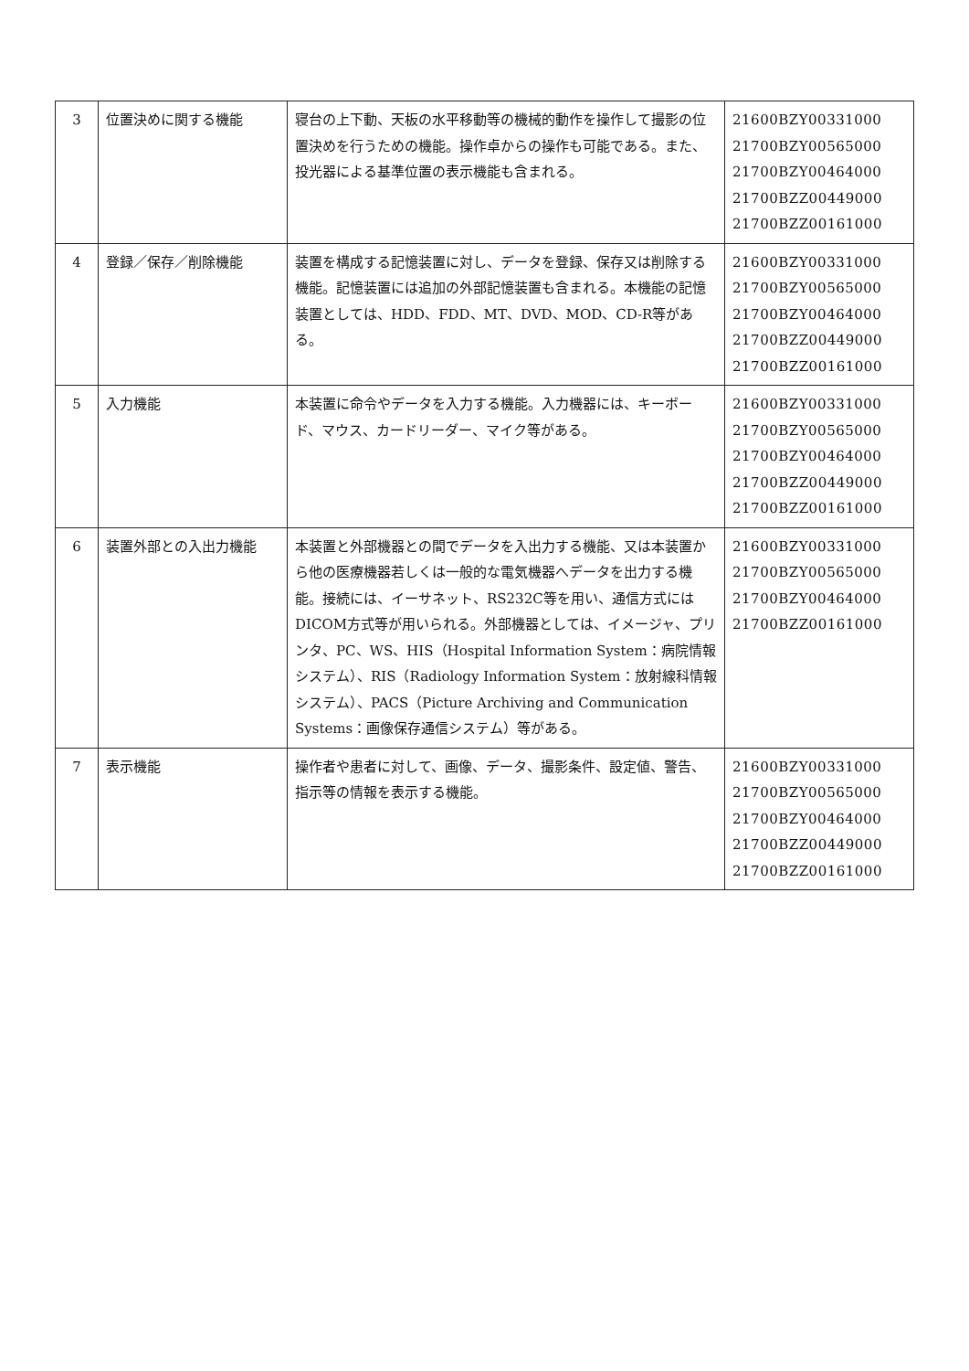| 3 | 位置決めに関する機能 | 寝台の上下動、天板の水平移動等の機械的動作を操作して撮影の位置決めを行うための機能。操作卓からの操作も可能である。また、投光器による基準位置の表示機能も含まれる。 | 21600BZY00331000 21700BZY00565000 21700BZY00464000 21700BZZ00449000 21700BZZ00161000 |
| 4 | 登録／保存／削除機能 | 装置を構成する記憶装置に対し、データを登録、保存又は削除する機能。記憶装置には追加の外部記憶装置も含まれる。本機能の記憶装置としては、HDD、FDD、MT、DVD、MOD、CD-R等がある。 | 21600BZY00331000 21700BZY00565000 21700BZY00464000 21700BZZ00449000 21700BZZ00161000 |
| 5 | 入力機能 | 本装置に命令やデータを入力する機能。入力機器には、キーボード、マウス、カードリーダー、マイク等がある。 | 21600BZY00331000 21700BZY00565000 21700BZY00464000 21700BZZ00449000 21700BZZ00161000 |
| 6 | 装置外部との入出力機能 | 本装置と外部機器との間でデータを入出力する機能、又は本装置から他の医療機器若しくは一般的な電気機器へデータを出力する機能。接続には、イーサネット、RS232C等を用い、通信方式にはDICOM方式等が用いられる。外部機器としては、イメージャ、プリンタ、PC、WS、HIS（Hospital Information System：病院情報システム）、RIS（Radiology Information System：放射線科情報システム）、PACS（Picture Archiving and Communication Systems：画像保存通信システム）等がある。 | 21600BZY00331000 21700BZY00565000 21700BZY00464000 21700BZZ00161000 |
| 7 | 表示機能 | 操作者や患者に対して、画像、データ、撮影条件、設定値、警告、指示等の情報を表示する機能。 | 21600BZY00331000 21700BZY00565000 21700BZY00464000 21700BZZ00449000 21700BZZ00161000 |